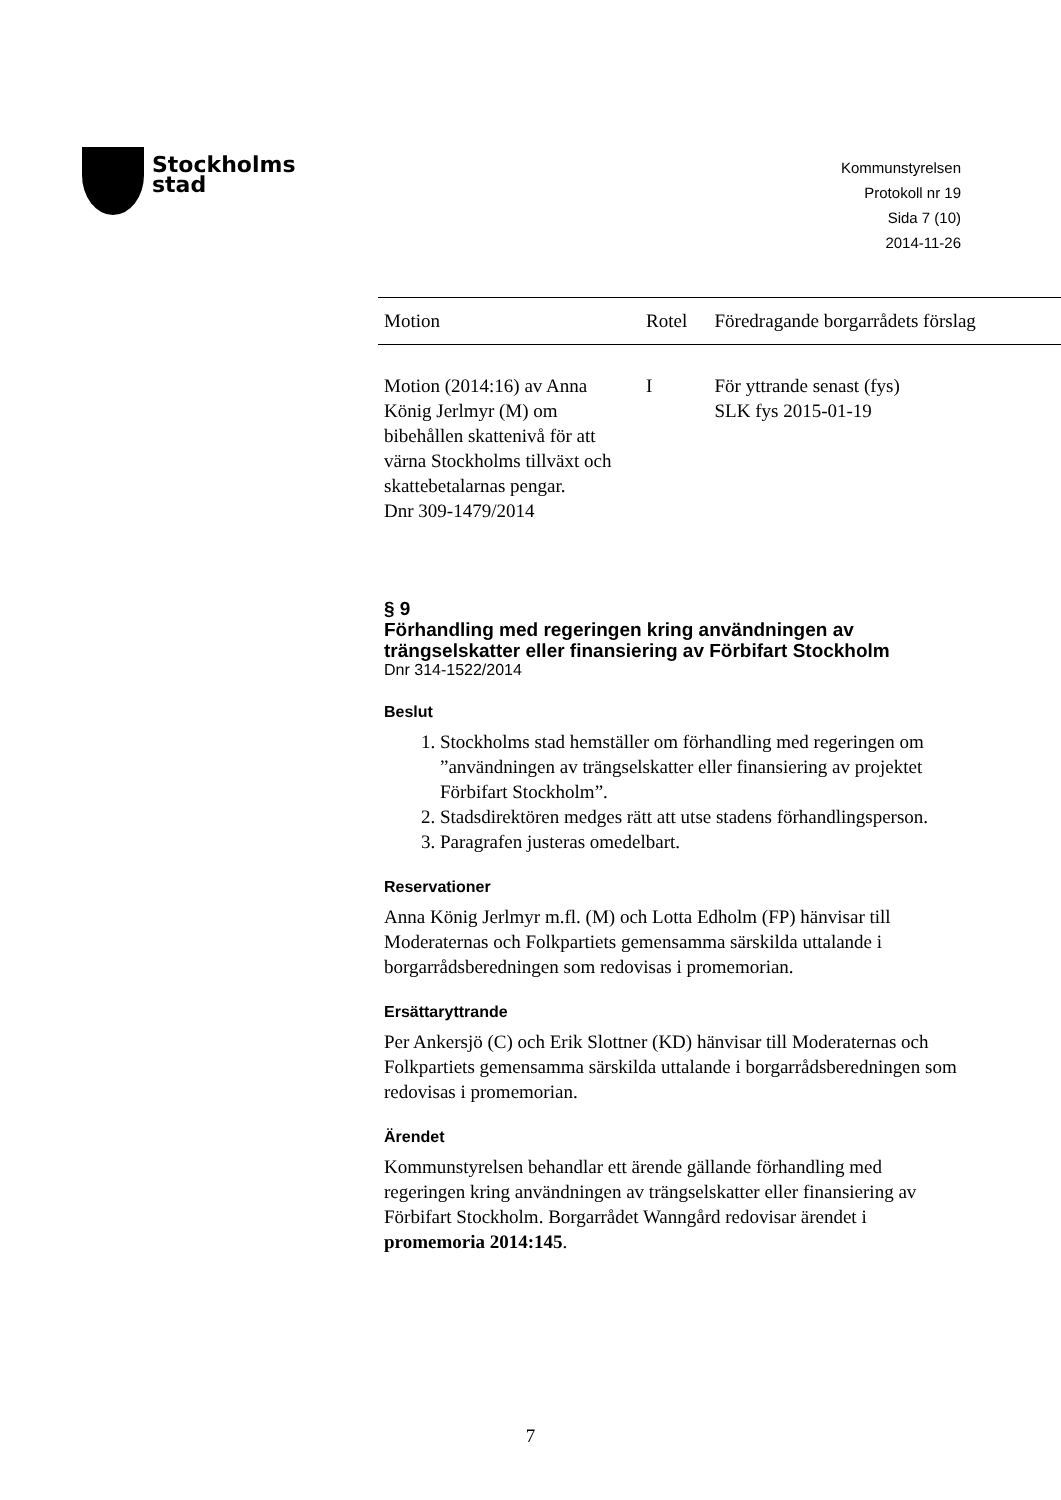Stockholms
stad
Kommunstyrelsen
Protokoll nr 19
Sida 7 (10)
2014-11-26
| Motion | Rotel | Föredragande borgarrådets förslag |
| --- | --- | --- |
| Motion (2014:16) av Anna König Jerlmyr (M) om bibehållen skattenivå för att värna Stockholms tillväxt och skattebetalarnas pengar. Dnr 309-1479/2014 | I | För yttrande senast (fys) SLK fys 2015-01-19 |
§ 9
Förhandling med regeringen kring användningen av trängselskatter eller finansiering av Förbifart Stockholm
Dnr 314-1522/2014
Beslut
1. Stockholms stad hemställer om förhandling med regeringen om ”användningen av trängselskatter eller finansiering av projektet Förbifart Stockholm”.
2. Stadsdirektören medges rätt att utse stadens förhandlingsperson.
3. Paragrafen justeras omedelbart.
Reservationer
Anna König Jerlmyr m.fl. (M) och Lotta Edholm (FP) hänvisar till Moderaternas och Folkpartiets gemensamma särskilda uttalande i borgarrådsberedningen som redovisas i promemorian.
Ersättaryttrande
Per Ankersjö (C) och Erik Slottner (KD) hänvisar till Moderaternas och Folkpartiets gemensamma särskilda uttalande i borgarrådsberedningen som redovisas i promemorian.
Ärendet
Kommunstyrelsen behandlar ett ärende gällande förhandling med regeringen kring användningen av trängselskatter eller finansiering av Förbifart Stockholm. Borgarrådet Wanngård redovisar ärendet i promemoria 2014:145.
7